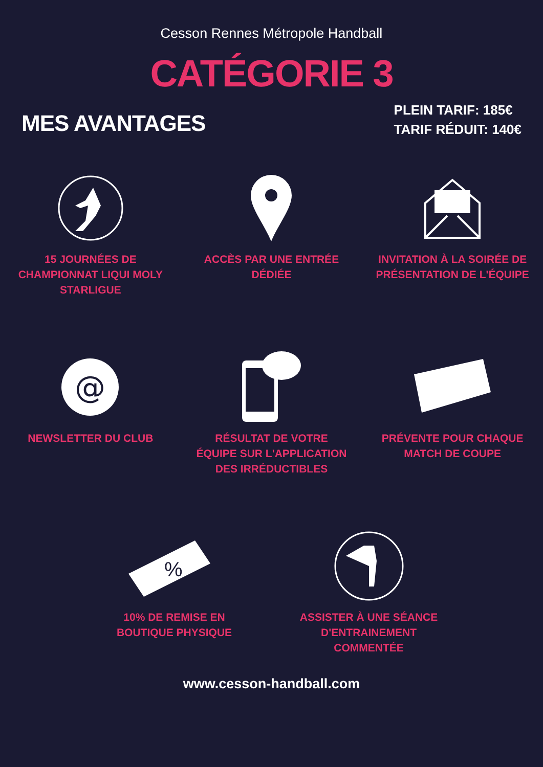Cesson Rennes Métropole Handball
CATÉGORIE 3
MES AVANTAGES
PLEIN TARIF: 185€
TARIF RÉDUIT: 140€
15 JOURNÉES DE CHAMPIONNAT LIQUI MOLY STARLIGUE
ACCÈS PAR UNE ENTRÉE DÉDIÉE INVITATION À LA SOIRÉE DE PRÉSENTATION DE L'ÉQUIPE
@
NEWSLETTER DU CLUB
RÉSULTAT DE VOTRE ÉQUIPE SUR L'APPLICATION DES IRRÉDUCTIBLES
PRÉVENTE POUR CHAQUE MATCH DE COUPE
%
10% DE REMISE EN BOUTIQUE PHYSIQUE
ASSISTER À UNE SÉANCE D'ENTRAINEMENT COMMENTÉE
www.cesson-handball.com